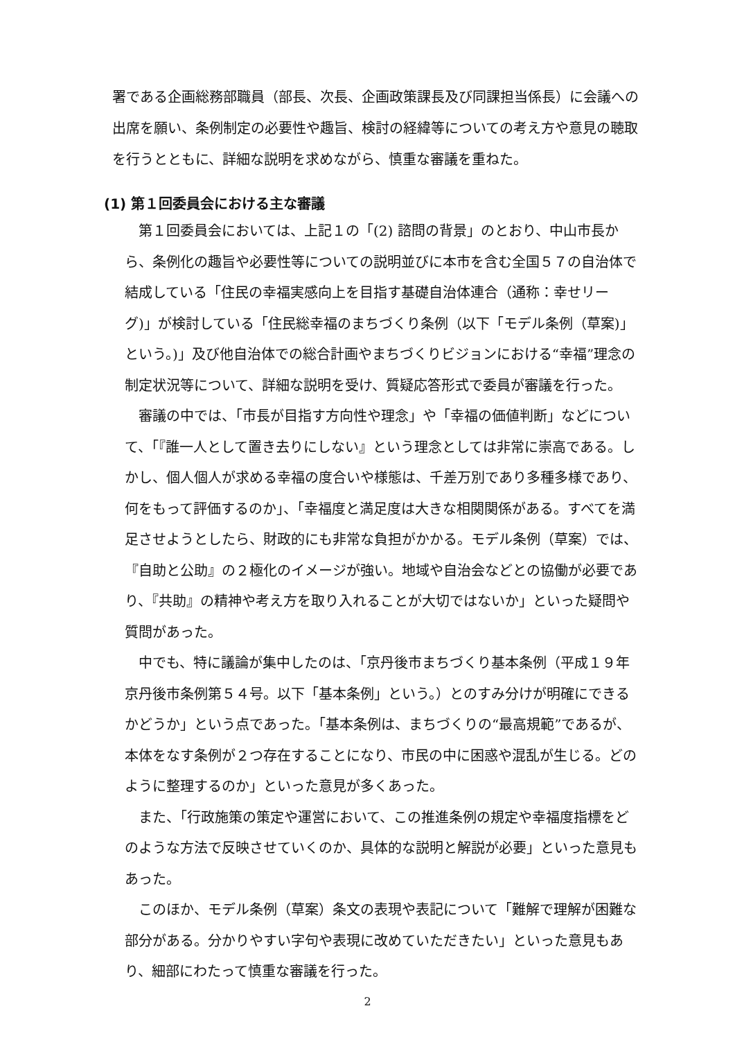署である企画総務部職員（部長、次長、企画政策課長及び同課担当係長）に会議への出席を願い、条例制定の必要性や趣旨、検討の経緯等についての考え方や意見の聴取を行うとともに、詳細な説明を求めながら、慎重な審議を重ねた。
(1) 第１回委員会における主な審議
第１回委員会においては、上記１の「(2) 諮問の背景」のとおり、中山市長から、条例化の趣旨や必要性等についての説明並びに本市を含む全国５７の自治体で結成している「住民の幸福実感向上を目指す基礎自治体連合（通称：幸せリーグ)」が検討している「住民総幸福のまちづくり条例（以下「モデル条例（草案)」という。)」及び他自治体での総合計画やまちづくりビジョンにおける“幸福”理念の制定状況等について、詳細な説明を受け、質疑応答形式で委員が審議を行った。
審議の中では、「市長が目指す方向性や理念」や「幸福の価値判断」などについて、「『誰一人として置き去りにしない』という理念としては非常に崇高である。しかし、個人個人が求める幸福の度合いや様態は、千差万別であり多種多様であり、何をもって評価するのか」、「幸福度と満足度は大きな相関関係がある。すべてを満足させようとしたら、財政的にも非常な負担がかかる。モデル条例（草案）では、『自助と公助』の２極化のイメージが強い。地域や自治会などとの協働が必要であり、『共助』の精神や考え方を取り入れることが大切ではないか」といった疑問や質問があった。
中でも、特に議論が集中したのは、「京丹後市まちづくり基本条例（平成１９年京丹後市条例第５４号。以下「基本条例」という。）とのすみ分けが明確にできるかどうか」という点であった。「基本条例は、まちづくりの“最高規範”であるが、本体をなす条例が２つ存在することになり、市民の中に困惑や混乱が生じる。どのように整理するのか」といった意見が多くあった。
また、「行政施策の策定や運営において、この推進条例の規定や幸福度指標をどのような方法で反映させていくのか、具体的な説明と解説が必要」といった意見もあった。
このほか、モデル条例（草案）条文の表現や表記について「難解で理解が困難な部分がある。分かりやすい字句や表現に改めていただきたい」といった意見もあり、細部にわたって慎重な審議を行った。
2